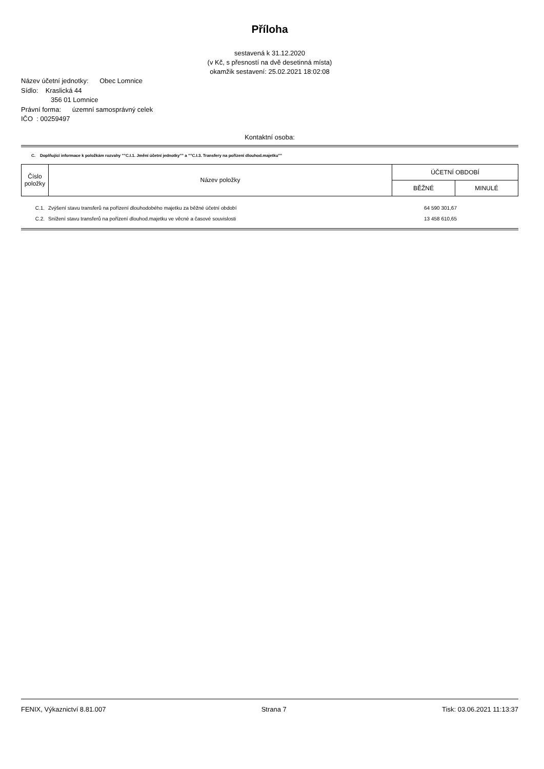Příloha
sestavená k 31.12.2020
(v Kč, s přesností na dvě desetinná místa)
okamžik sestavení: 25.02.2021 18:02:08
Název účetní jednotky: Obec Lomnice
Sídlo: Kraslická 44
356 01 Lomnice
Právní forma: územní samosprávný celek
IČO : 00259497
Kontaktní osoba:
C. Doplňující informace k položkám rozvahy ""C.I.1. Jmění účetní jednotky"" a ""C.I.3. Transfery na pořízení dlouhod.majetku""
| Číslo položky | Název položky | ÚČETNÍ OBDOBÍ | |
| | | BĚŽNÉ | MINULÉ |
| C.1. | Zvýšení stavu transferů na pořízení dlouhodobého majetku za běžné účetní období | 64 590 301,67 |
| C.2. | Snížení stavu transferů na pořízení dlouhod.majetku ve věcné a časové souvislosti | 13 458 610,65 |
FENIX, Výkaznictví 8.81.007 Strana 7 Tisk: 03.06.2021 11:13:37